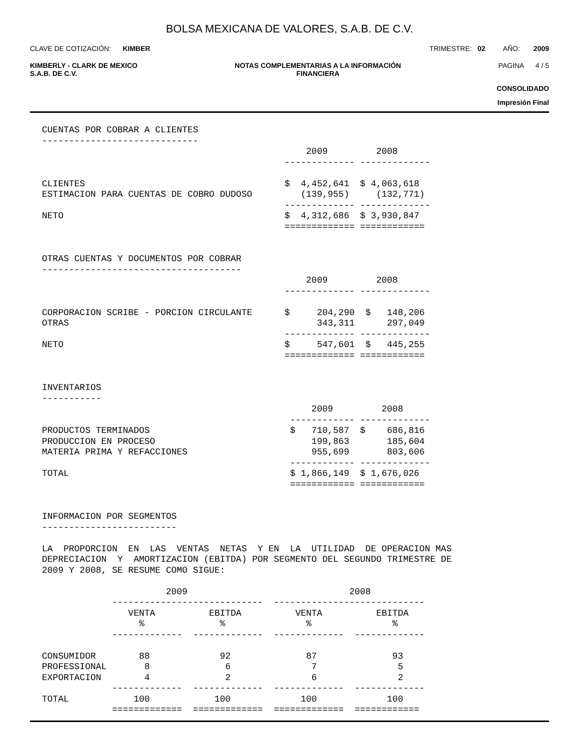BOLSA MEXICANA DE VALORES, S.A.B. DE C.V.
CLAVE DE COTIZACIÓN: KIMBER TRIMESTRE: 02 AÑO: 2009
KIMBERLY - CLARK DE MEXICO
S.A.B. DE C.V. NOTAS COMPLEMENTARIAS A LA INFORMACIÓN
FINANCIERA PAGINA 4 / 5
CONSOLIDADO
Impresión Final
CUENTAS POR COBRAR A CLIENTES
-----------------------------
                                                 2009         2008
                                             ------------- -------------

CLIENTES                                     $  4,452,641  $ 4,063,618
ESTIMACION PARA CUENTAS DE COBRO DUDOSO         (139,955)     (132,771)
                                             ------------- -------------
NETO                                         $  4,312,686  $ 3,930,847
                                             ============= ============


OTRAS CUENTAS Y DOCUMENTOS POR COBRAR
-------------------------------------
                                                 2009         2008
                                             ------------- -------------

CORPORACION SCRIBE - PORCION CIRCULANTE      $     204,290  $   148,206
OTRAS                                              343,311      297,049
                                             ------------- -------------
NETO                                         $     547,601  $   445,255
                                             ============= ============


INVENTARIOS
-----------
                                                  2009         2008
                                              ------------ -------------
PRODUCTOS TERMINADOS                          $   710,587  $    686,816
PRODUCCION EN PROCESO                             199,863       185,604
MATERIA PRIMA Y REFACCIONES                       955,699       803,606
                                              ------------ -------------
TOTAL                                         $ 1,866,149  $ 1,676,026
                                              ============ ============


INFORMACION POR SEGMENTOS
-------------------------

LA  PROPORCION  EN  LAS  VENTAS  NETAS  Y EN  LA  UTILIDAD  DE OPERACION MAS
DEPRECIACION  Y  AMORTIZACION (EBITDA) POR SEGMENTO DEL SEGUNDO TRIMESTRE DE
2009 Y 2008, SE RESUME COMO SIGUE:

                       2009                              2008
             ----------------------------  ----------------------------
                VENTA          EBITDA          VENTA          EBITDA
                  %              %               %               %
             -------------  -------------  -------------  -------------

CONSUMIDOR        88             92              87              93
PROFESSIONAL       8              6               7               5
EXPORTACION        4              2               6               2
             -------------  -------------  -------------  -------------
TOTAL            100            100             100             100
             =============  =============  =============  ============